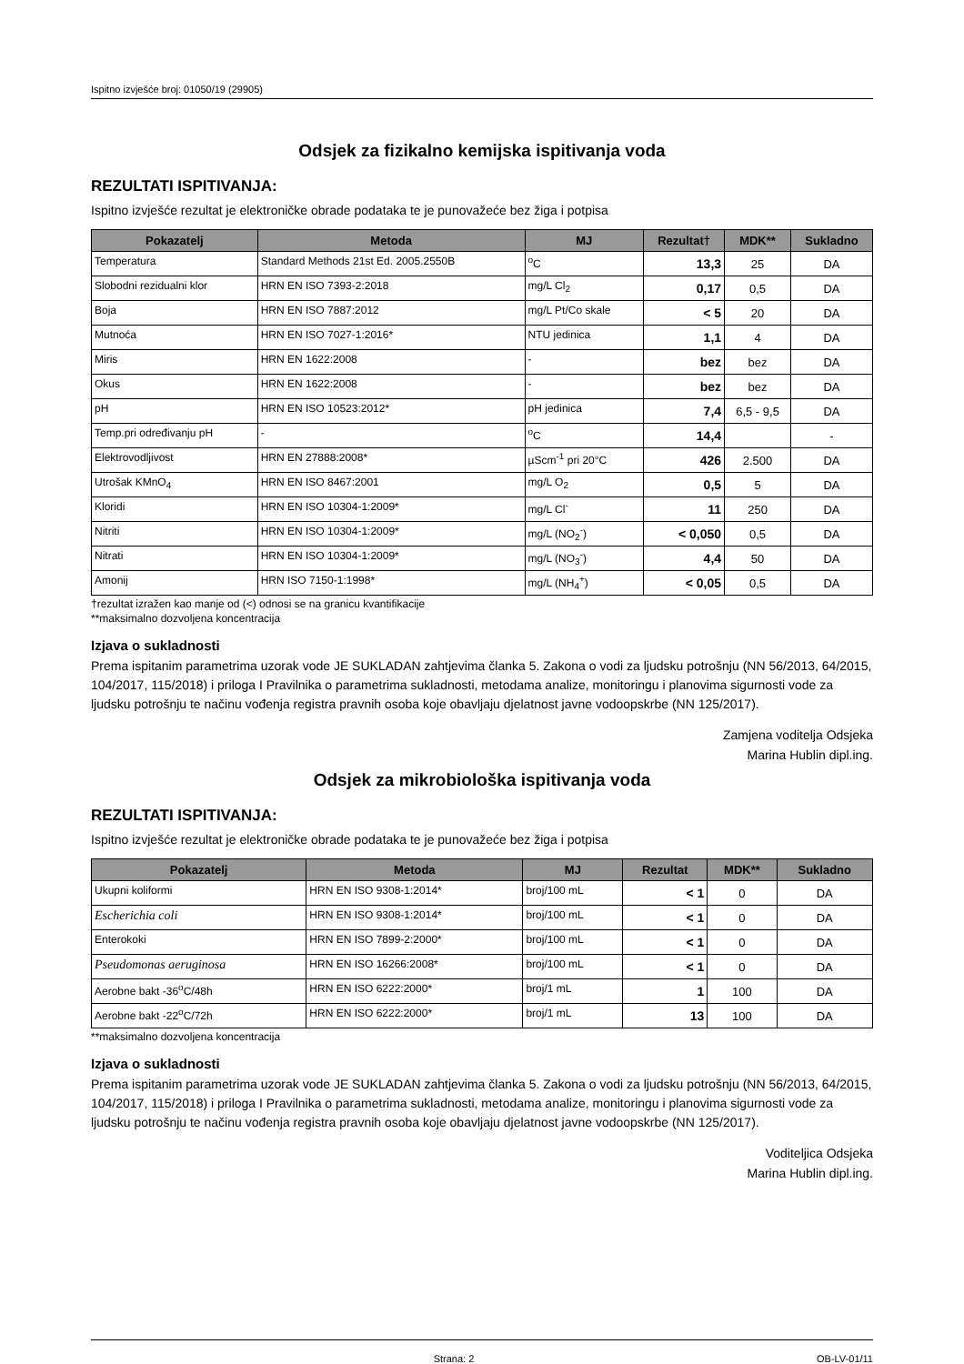Ispitno izvješće broj: 01050/19 (29905)
Odsjek za fizikalno kemijska ispitivanja voda
REZULTATI ISPITIVANJA:
Ispitno izvješće rezultat je elektroničke obrade podataka te je punovažeće bez žiga i potpisa
| Pokazatelj | Metoda | MJ | Rezultat† | MDK** | Sukladno |
| --- | --- | --- | --- | --- | --- |
| Temperatura | Standard Methods 21st Ed. 2005.2550B | <sup>o</sup> C | 13,3 | 25 | DA |
| Slobodni rezidualni klor | HRN EN ISO 7393-2:2018 | mg/L Cl<sub>2</sub> | 0,17 | 0,5 | DA |
| Boja | HRN EN ISO 7887:2012 | mg/L Pt/Co skale | < 5 | 20 | DA |
| Mutnoća | HRN EN ISO 7027-1:2016* | NTU jedinica | 1,1 | 4 | DA |
| Miris | HRN EN 1622:2008 | - | bez | bez | DA |
| Okus | HRN EN 1622:2008 | - | bez | bez | DA |
| pH | HRN EN ISO 10523:2012* | pH jedinica | 7,4 | 6,5 - 9,5 | DA |
| Temp.pri određivanju pH | - | <sup>o</sup> C | 14,4 | | - |
| Elektrovodljivost | HRN EN 27888:2008* | µScm<sup>-1</sup> pri 20°C | 426 | 2.500 | DA |
| Utrošak KMnO<sub>4</sub> | HRN EN ISO 8467:2001 | mg/L O<sub>2</sub> | 0,5 | 5 | DA |
| Kloridi | HRN EN ISO 10304-1:2009* | mg/L Cl<sup>-</sup> | 11 | 250 | DA |
| Nitriti | HRN EN ISO 10304-1:2009* | mg/L (NO<sub>2</sub><sup>-</sup>) | < 0,050 | 0,5 | DA |
| Nitrati | HRN EN ISO 10304-1:2009* | mg/L (NO<sub>3</sub><sup>-</sup>) | 4,4 | 50 | DA |
| Amonij | HRN ISO 7150-1:1998* | mg/L (NH<sub>4</sub><sup>+</sup>) | < 0,05 | 0,5 | DA |
†rezultat izražen kao manje od (<) odnosi se na granicu kvantifikacije
**maksimalno dozvoljena koncentracija
Izjava o sukladnosti
Prema ispitanim parametrima uzorak vode JE SUKLADAN zahtjevima članka 5. Zakona o vodi za ljudsku potrošnju (NN 56/2013, 64/2015, 104/2017, 115/2018) i priloga I Pravilnika o parametrima sukladnosti, metodama analize, monitoringu i planovima sigurnosti vode za ljudsku potrošnju te načinu vođenja registra pravnih osoba koje obavljaju djelatnost javne vodoopskrbe (NN 125/2017).
Zamjena voditelja Odsjeka
Marina Hublin dipl.ing.
Odsjek za mikrobiološka ispitivanja voda
REZULTATI ISPITIVANJA:
Ispitno izvješće rezultat je elektroničke obrade podataka te je punovažeće bez žiga i potpisa
| Pokazatelj | Metoda | MJ | Rezultat | MDK** | Sukladno |
| --- | --- | --- | --- | --- | --- |
| Ukupni koliformi | HRN EN ISO 9308-1:2014* | broj/100 mL | < 1 | 0 | DA |
| Escherichia coli | HRN EN ISO 9308-1:2014* | broj/100 mL | < 1 | 0 | DA |
| Enterokoki | HRN EN ISO 7899-2:2000* | broj/100 mL | < 1 | 0 | DA |
| Pseudomonas aeruginosa | HRN EN ISO 16266:2008* | broj/100 mL | < 1 | 0 | DA |
| Aerobne bakt -36<sup>o</sup>C/48h | HRN EN ISO 6222:2000* | broj/1 mL | 1 | 100 | DA |
| Aerobne bakt -22<sup>o</sup>C/72h | HRN EN ISO 6222:2000* | broj/1 mL | 13 | 100 | DA |
**maksimalno dozvoljena koncentracija
Izjava o sukladnosti
Prema ispitanim parametrima uzorak vode JE SUKLADAN zahtjevima članka 5. Zakona o vodi za ljudsku potrošnju (NN 56/2013, 64/2015, 104/2017, 115/2018) i priloga I Pravilnika o parametrima sukladnosti, metodama analize, monitoringu i planovima sigurnosti vode za ljudsku potrošnju te načinu vođenja registra pravnih osoba koje obavljaju djelatnost javne vodoopskrbe (NN 125/2017).
Voditeljica Odsjeka
Marina Hublin dipl.ing.
Strana: 2 OB-LV-01/11